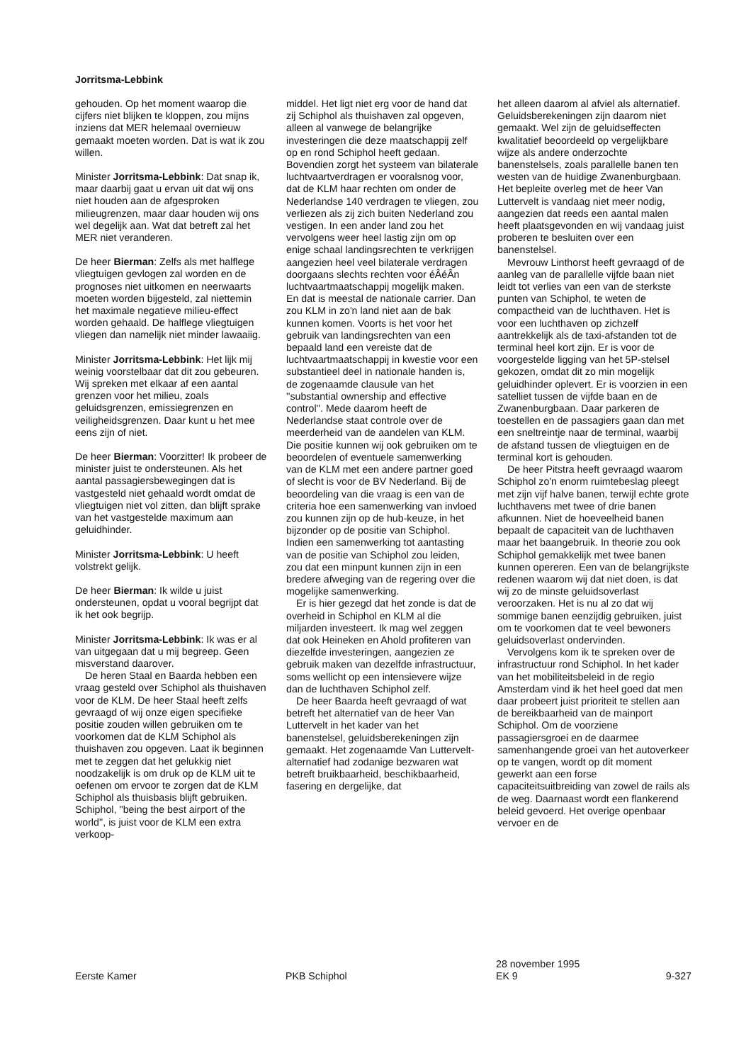Jorritsma-Lebbink
gehouden. Op het moment waarop die cijfers niet blijken te kloppen, zou mijns inziens dat MER helemaal overnieuw gemaakt moeten worden. Dat is wat ik zou willen.
Minister Jorritsma-Lebbink: Dat snap ik, maar daarbij gaat u ervan uit dat wij ons niet houden aan de afgesproken milieugrenzen, maar daar houden wij ons wel degelijk aan. Wat dat betreft zal het MER niet veranderen.
De heer Bierman: Zelfs als met halflege vliegtuigen gevlogen zal worden en de prognoses niet uitkomen en neerwaarts moeten worden bijgesteld, zal niettemin het maximale negatieve milieu-effect worden gehaald. De halflege vliegtuigen vliegen dan namelijk niet minder lawaaiig.
Minister Jorritsma-Lebbink: Het lijk mij weinig voorstelbaar dat dit zou gebeuren. Wij spreken met elkaar af een aantal grenzen voor het milieu, zoals geluidsgrenzen, emissiegrenzen en veiligheidsgrenzen. Daar kunt u het mee eens zijn of niet.
De heer Bierman: Voorzitter! Ik probeer de minister juist te ondersteunen. Als het aantal passagiersbewegingen dat is vastgesteld niet gehaald wordt omdat de vliegtuigen niet vol zitten, dan blijft sprake van het vastgestelde maximum aan geluidhinder.
Minister Jorritsma-Lebbink: U heeft volstrekt gelijk.
De heer Bierman: Ik wilde u juist ondersteunen, opdat u vooral begrijpt dat ik het ook begrijp.
Minister Jorritsma-Lebbink: Ik was er al van uitgegaan dat u mij begreep. Geen misverstand daarover.
De heren Staal en Baarda hebben een vraag gesteld over Schiphol als thuishaven voor de KLM. De heer Staal heeft zelfs gevraagd of wij onze eigen specifieke positie zouden willen gebruiken om te voorkomen dat de KLM Schiphol als thuishaven zou opgeven. Laat ik beginnen met te zeggen dat het gelukkig niet noodzakelijk is om druk op de KLM uit te oefenen om ervoor te zorgen dat de KLM Schiphol als thuisbasis blijft gebruiken. Schiphol, ''being the best airport of the world'', is juist voor de KLM een extra verkoop-
middel. Het ligt niet erg voor de hand dat zij Schiphol als thuishaven zal opgeven, alleen al vanwege de belangrijke investeringen die deze maatschappij zelf op en rond Schiphol heeft gedaan. Bovendien zorgt het systeem van bilaterale luchtvaartverdragen er vooralsnog voor, dat de KLM haar rechten om onder de Nederlandse 140 verdragen te vliegen, zou verliezen als zij zich buiten Nederland zou vestigen. In een ander land zou het vervolgens weer heel lastig zijn om op enige schaal landingsrechten te verkrijgen aangezien heel veel bilaterale verdragen doorgaans slechts rechten voor éÂéÂn luchtvaartmaatschappij mogelijk maken. En dat is meestal de nationale carrier. Dan zou KLM in zo'n land niet aan de bak kunnen komen. Voorts is het voor het gebruik van landingsrechten van een bepaald land een vereiste dat de luchtvaartmaatschappij in kwestie voor een substantieel deel in nationale handen is, de zogenaamde clausule van het ''substantial ownership and effective control''. Mede daarom heeft de Nederlandse staat controle over de meerderheid van de aandelen van KLM. Die positie kunnen wij ook gebruiken om te beoordelen of eventuele samenwerking van de KLM met een andere partner goed of slecht is voor de BV Nederland. Bij de beoordeling van die vraag is een van de criteria hoe een samenwerking van invloed zou kunnen zijn op de hub-keuze, in het bijzonder op de positie van Schiphol. Indien een samenwerking tot aantasting van de positie van Schiphol zou leiden, zou dat een minpunt kunnen zijn in een bredere afweging van de regering over die mogelijke samenwerking.
Er is hier gezegd dat het zonde is dat de overheid in Schiphol en KLM al die miljarden investeert. Ik mag wel zeggen dat ook Heineken en Ahold profiteren van diezelfde investeringen, aangezien ze gebruik maken van dezelfde infrastructuur, soms wellicht op een intensievere wijze dan de luchthaven Schiphol zelf.
De heer Baarda heeft gevraagd of wat betreft het alternatief van de heer Van Luttervelt in het kader van het banenstelsel, geluidsberekeningen zijn gemaakt. Het zogenaamde Van Luttervelt-alternatief had zodanige bezwaren wat betreft bruikbaarheid, beschikbaarheid, fasering en dergelijke, dat
het alleen daarom al afviel als alternatief. Geluidsberekeningen zijn daarom niet gemaakt. Wel zijn de geluidseffecten kwalitatief beoordeeld op vergelijkbare wijze als andere onderzochte banenstelsels, zoals parallelle banen ten westen van de huidige Zwanenburgbaan. Het bepleite overleg met de heer Van Luttervelt is vandaag niet meer nodig, aangezien dat reeds een aantal malen heeft plaatsgevonden en wij vandaag juist proberen te besluiten over een banenstelsel.
Mevrouw Linthorst heeft gevraagd of de aanleg van de parallelle vijfde baan niet leidt tot verlies van een van de sterkste punten van Schiphol, te weten de compactheid van de luchthaven. Het is voor een luchthaven op zichzelf aantrekkelijk als de taxi-afstanden tot de terminal heel kort zijn. Er is voor de voorgestelde ligging van het 5P-stelsel gekozen, omdat dit zo min mogelijk geluidhinder oplevert. Er is voorzien in een satelliet tussen de vijfde baan en de Zwanenburgbaan. Daar parkeren de toestellen en de passagiers gaan dan met een sneltreintje naar de terminal, waarbij de afstand tussen de vliegtuigen en de terminal kort is gehouden.
De heer Pitstra heeft gevraagd waarom Schiphol zo'n enorm ruimtebeslag pleegt met zijn vijf halve banen, terwijl echte grote luchthavens met twee of drie banen afkunnen. Niet de hoeveelheid banen bepaalt de capaciteit van de luchthaven maar het baangebruik. In theorie zou ook Schiphol gemakkelijk met twee banen kunnen opereren. Een van de belangrijkste redenen waarom wij dat niet doen, is dat wij zo de minste geluidsoverlast veroorzaken. Het is nu al zo dat wij sommige banen eenzijdig gebruiken, juist om te voorkomen dat te veel bewoners geluidsoverlast ondervinden.
Vervolgens kom ik te spreken over de infrastructuur rond Schiphol. In het kader van het mobiliteitsbeleid in de regio Amsterdam vind ik het heel goed dat men daar probeert juist prioriteit te stellen aan de bereikbaarheid van de mainport Schiphol. Om de voorziene passagiersgroei en de daarmee samenhangende groei van het autoverkeer op te vangen, wordt op dit moment gewerkt aan een forse capaciteitsuitbreiding van zowel de rails als de weg. Daarnaast wordt een flankerend beleid gevoerd. Het overige openbaar vervoer en de
Eerste Kamer
PKB Schiphol 28 november 1995
EK 9
9-327